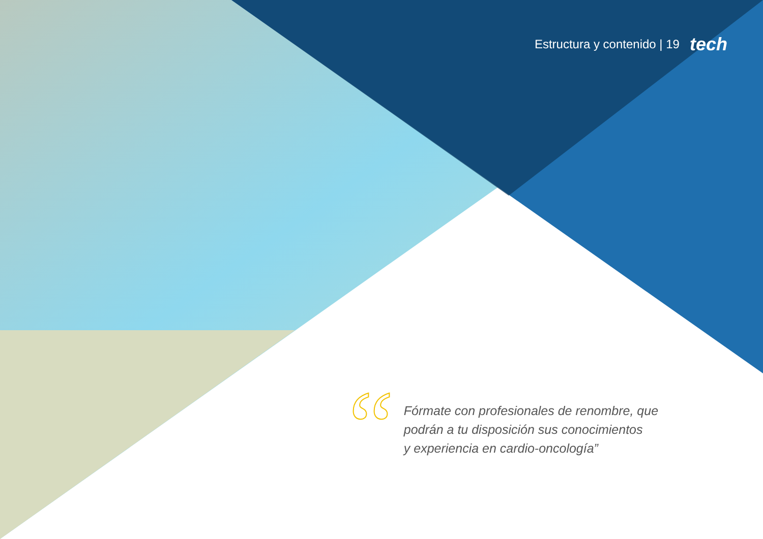Estructura y contenido | 19 tech
“
Fórmate con profesionales de renombre, que
podrán a tu disposición sus conocimientos
y experiencia en cardio-oncología”